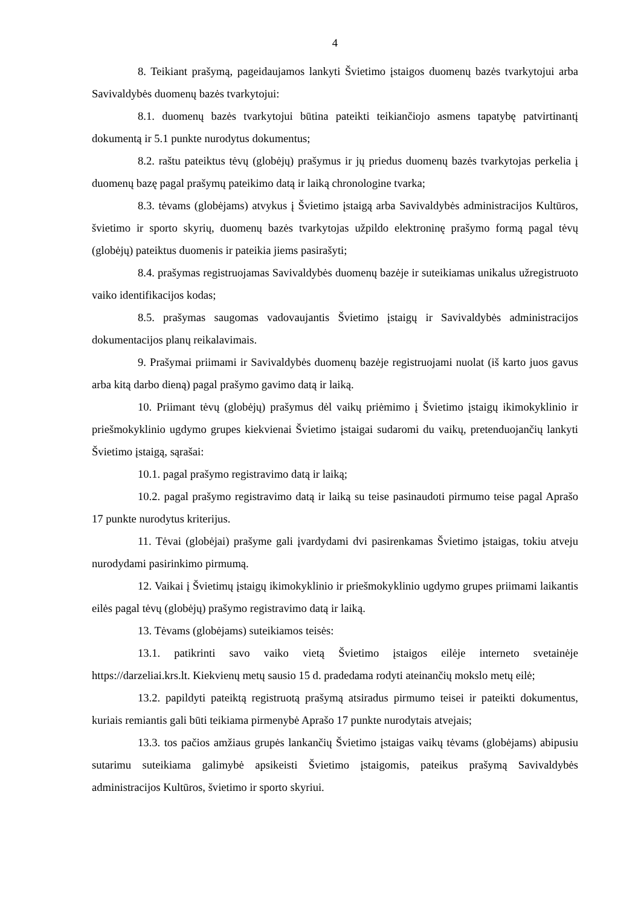4
8. Teikiant prašymą, pageidaujamos lankyti Švietimo įstaigos duomenų bazės tvarkytojui arba Savivaldybės duomenų bazės tvarkytojui:
8.1. duomenų bazės tvarkytojui būtina pateikti teikiančiojo asmens tapatybę patvirtinantį dokumentą ir 5.1 punkte nurodytus dokumentus;
8.2. raštu pateiktus tėvų (globėjų) prašymus ir jų priedus duomenų bazės tvarkytojas perkelia į duomenų bazę pagal prašymų pateikimo datą ir laiką chronologine tvarka;
8.3. tėvams (globėjams) atvykus į Švietimo įstaigą arba Savivaldybės administracijos Kultūros, švietimo ir sporto skyrių, duomenų bazės tvarkytojas užpildo elektroninę prašymo formą pagal tėvų (globėjų) pateiktus duomenis ir pateikia jiems pasirašyti;
8.4. prašymas registruojamas Savivaldybės duomenų bazėje ir suteikiamas unikalus užregistruoto vaiko identifikacijos kodas;
8.5. prašymas saugomas vadovaujantis Švietimo įstaigų ir Savivaldybės administracijos dokumentacijos planų reikalavimais.
9. Prašymai priimami ir Savivaldybės duomenų bazėje registruojami nuolat (iš karto juos gavus arba kitą darbo dieną) pagal prašymo gavimo datą ir laiką.
10. Priimant tėvų (globėjų) prašymus dėl vaikų priėmimo į Švietimo įstaigų ikimokyklinio ir priešmokyklinio ugdymo grupes kiekvienai Švietimo įstaigai sudaromi du vaikų, pretenduojančių lankyti Švietimo įstaigą, sąrašai:
10.1. pagal prašymo registravimo datą ir laiką;
10.2. pagal prašymo registravimo datą ir laiką su teise pasinaudoti pirmumo teise pagal Aprašo 17 punkte nurodytus kriterijus.
11. Tėvai (globėjai) prašyme gali įvardydami dvi pasirenkamas Švietimo įstaigas, tokiu atveju nurodydami pasirinkimo pirmumą.
12. Vaikai į Švietimų įstaigų ikimokyklinio ir priešmokyklinio ugdymo grupes priimami laikantis eilės pagal tėvų (globėjų) prašymo registravimo datą ir laiką.
13. Tėvams (globėjams) suteikiamos teisės:
13.1. patikrinti savo vaiko vietą Švietimo įstaigos eilėje interneto svetainėje https://darzeliai.krs.lt. Kiekvienų metų sausio 15 d. pradedama rodyti ateinančių mokslo metų eilė;
13.2. papildyti pateiktą registruotą prašymą atsiradus pirmumo teisei ir pateikti dokumentus, kuriais remiantis gali būti teikiama pirmenybė Aprašo 17 punkte nurodytais atvejais;
13.3. tos pačios amžiaus grupės lankančių Švietimo įstaigas vaikų tėvams (globėjams) abipusiu sutarimu suteikiama galimybė apsikeisti Švietimo įstaigomis, pateikus prašymą Savivaldybės administracijos Kultūros, švietimo ir sporto skyriui.